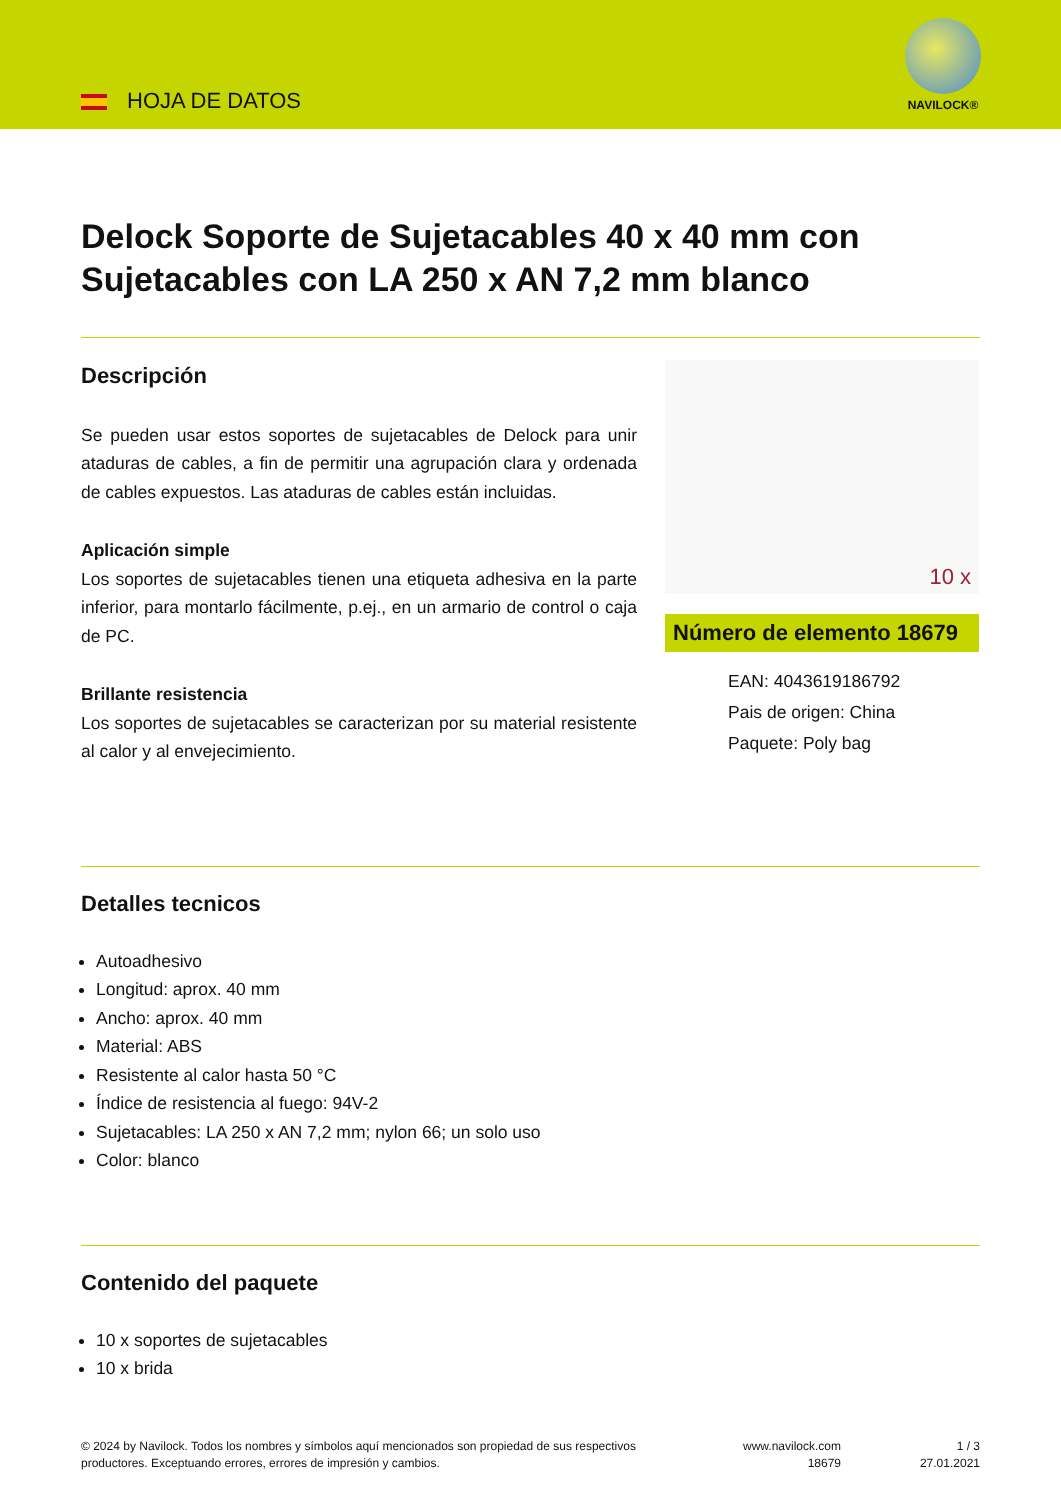HOJA DE DATOS
NAVILOCK®
Delock Soporte de Sujetacables 40 x 40 mm con Sujetacables con LA 250 x AN 7,2 mm blanco
Descripción
Se pueden usar estos soportes de sujetacables de Delock para unir ataduras de cables, a fin de permitir una agrupación clara y ordenada de cables expuestos. Las ataduras de cables están incluidas.
Aplicación simple
Los soportes de sujetacables tienen una etiqueta adhesiva en la parte inferior, para montarlo fácilmente, p.ej., en un armario de control o caja de PC.
Brillante resistencia
Los soportes de sujetacables se caracterizan por su material resistente al calor y al envejecimiento.
10 x
Número de elemento 18679
EAN: 4043619186792
Pais de origen: China
Paquete: Poly bag
Detalles tecnicos
Autoadhesivo
Longitud: aprox. 40 mm
Ancho: aprox. 40 mm
Material: ABS
Resistente al calor hasta 50 °C
Índice de resistencia al fuego: 94V-2
Sujetacables: LA 250 x AN 7,2 mm; nylon 66; un solo uso
Color: blanco
Contenido del paquete
10 x soportes de sujetacables
10 x brida
© 2024 by Navilock. Todos los nombres y símbolos aquí mencionados son propiedad de sus respectivos productores. Exceptuando errores, errores de impresión y cambios.
www.navilock.com
18679
1 / 3
27.01.2021